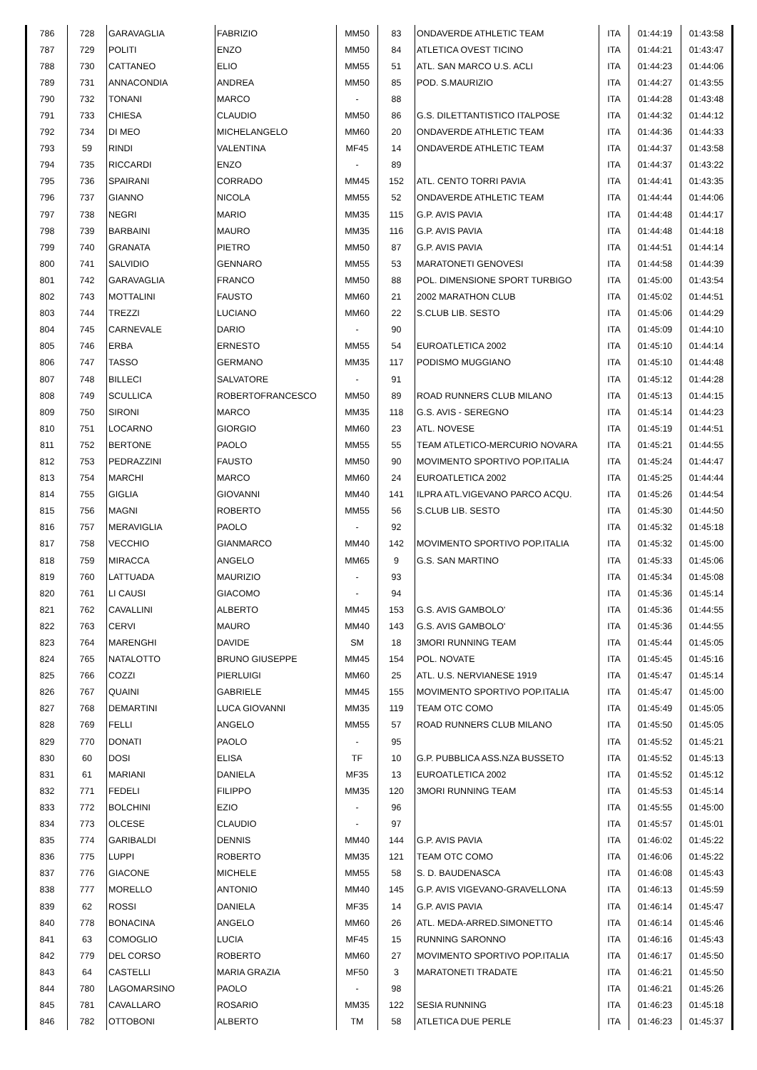| 786 | 728 | GARAVAGLIA | FABRIZIO | MM50 | 83 | ONDAVERDE ATHLETIC TEAM | ITA | 01:44:19 | 01:43:58 |
| 787 | 729 | POLITI | ENZO | MM50 | 84 | ATLETICA OVEST TICINO | ITA | 01:44:21 | 01:43:47 |
| 788 | 730 | CATTANEO | ELIO | MM55 | 51 | ATL. SAN MARCO U.S. ACLI | ITA | 01:44:23 | 01:44:06 |
| 789 | 731 | ANNACONDIA | ANDREA | MM50 | 85 | POD. S.MAURIZIO | ITA | 01:44:27 | 01:43:55 |
| 790 | 732 | TONANI | MARCO | - | 88 | | ITA | 01:44:28 | 01:43:48 |
| 791 | 733 | CHIESA | CLAUDIO | MM50 | 86 | G.S. DILETTANTISTICO ITALPOSE | ITA | 01:44:32 | 01:44:12 |
| 792 | 734 | DI MEO | MICHELANGELO | MM60 | 20 | ONDAVERDE ATHLETIC TEAM | ITA | 01:44:36 | 01:44:33 |
| 793 | 59 | RINDI | VALENTINA | MF45 | 14 | ONDAVERDE ATHLETIC TEAM | ITA | 01:44:37 | 01:43:58 |
| 794 | 735 | RICCARDI | ENZO | - | 89 | | ITA | 01:44:37 | 01:43:22 |
| 795 | 736 | SPAIRANI | CORRADO | MM45 | 152 | ATL. CENTO TORRI PAVIA | ITA | 01:44:41 | 01:43:35 |
| 796 | 737 | GIANNO | NICOLA | MM55 | 52 | ONDAVERDE ATHLETIC TEAM | ITA | 01:44:44 | 01:44:06 |
| 797 | 738 | NEGRI | MARIO | MM35 | 115 | G.P. AVIS PAVIA | ITA | 01:44:48 | 01:44:17 |
| 798 | 739 | BARBAINI | MAURO | MM35 | 116 | G.P. AVIS PAVIA | ITA | 01:44:48 | 01:44:18 |
| 799 | 740 | GRANATA | PIETRO | MM50 | 87 | G.P. AVIS PAVIA | ITA | 01:44:51 | 01:44:14 |
| 800 | 741 | SALVIDIO | GENNARO | MM55 | 53 | MARATONETI GENOVESI | ITA | 01:44:58 | 01:44:39 |
| 801 | 742 | GARAVAGLIA | FRANCO | MM50 | 88 | POL. DIMENSIONE SPORT TURBIGO | ITA | 01:45:00 | 01:43:54 |
| 802 | 743 | MOTTALINI | FAUSTO | MM60 | 21 | 2002 MARATHON CLUB | ITA | 01:45:02 | 01:44:51 |
| 803 | 744 | TREZZI | LUCIANO | MM60 | 22 | S.CLUB LIB. SESTO | ITA | 01:45:06 | 01:44:29 |
| 804 | 745 | CARNEVALE | DARIO | - | 90 | | ITA | 01:45:09 | 01:44:10 |
| 805 | 746 | ERBA | ERNESTO | MM55 | 54 | EUROATLETICA 2002 | ITA | 01:45:10 | 01:44:14 |
| 806 | 747 | TASSO | GERMANO | MM35 | 117 | PODISMO MUGGIANO | ITA | 01:45:10 | 01:44:48 |
| 807 | 748 | BILLECI | SALVATORE | - | 91 | | ITA | 01:45:12 | 01:44:28 |
| 808 | 749 | SCULLICA | ROBERTOFRANCESCO | MM50 | 89 | ROAD RUNNERS CLUB MILANO | ITA | 01:45:13 | 01:44:15 |
| 809 | 750 | SIRONI | MARCO | MM35 | 118 | G.S. AVIS - SEREGNO | ITA | 01:45:14 | 01:44:23 |
| 810 | 751 | LOCARNO | GIORGIO | MM60 | 23 | ATL. NOVESE | ITA | 01:45:19 | 01:44:51 |
| 811 | 752 | BERTONE | PAOLO | MM55 | 55 | TEAM ATLETICO-MERCURIO NOVARA | ITA | 01:45:21 | 01:44:55 |
| 812 | 753 | PEDRAZZINI | FAUSTO | MM50 | 90 | MOVIMENTO SPORTIVO POP.ITALIA | ITA | 01:45:24 | 01:44:47 |
| 813 | 754 | MARCHI | MARCO | MM60 | 24 | EUROATLETICA 2002 | ITA | 01:45:25 | 01:44:44 |
| 814 | 755 | GIGLIA | GIOVANNI | MM40 | 141 | ILPRA ATL.VIGEVANO PARCO ACQU. | ITA | 01:45:26 | 01:44:54 |
| 815 | 756 | MAGNI | ROBERTO | MM55 | 56 | S.CLUB LIB. SESTO | ITA | 01:45:30 | 01:44:50 |
| 816 | 757 | MERAVIGLIA | PAOLO | - | 92 | | ITA | 01:45:32 | 01:45:18 |
| 817 | 758 | VECCHIO | GIANMARCO | MM40 | 142 | MOVIMENTO SPORTIVO POP.ITALIA | ITA | 01:45:32 | 01:45:00 |
| 818 | 759 | MIRACCA | ANGELO | MM65 | 9 | G.S. SAN MARTINO | ITA | 01:45:33 | 01:45:06 |
| 819 | 760 | LATTUADA | MAURIZIO | - | 93 | | ITA | 01:45:34 | 01:45:08 |
| 820 | 761 | LI CAUSI | GIACOMO | - | 94 | | ITA | 01:45:36 | 01:45:14 |
| 821 | 762 | CAVALLINI | ALBERTO | MM45 | 153 | G.S. AVIS GAMBOLO' | ITA | 01:45:36 | 01:44:55 |
| 822 | 763 | CERVI | MAURO | MM40 | 143 | G.S. AVIS GAMBOLO' | ITA | 01:45:36 | 01:44:55 |
| 823 | 764 | MARENGHI | DAVIDE | SM | 18 | 3MORI RUNNING TEAM | ITA | 01:45:44 | 01:45:05 |
| 824 | 765 | NATALOTTO | BRUNO GIUSEPPE | MM45 | 154 | POL. NOVATE | ITA | 01:45:45 | 01:45:16 |
| 825 | 766 | COZZI | PIERLUIGI | MM60 | 25 | ATL. U.S. NERVIANESE 1919 | ITA | 01:45:47 | 01:45:14 |
| 826 | 767 | QUAINI | GABRIELE | MM45 | 155 | MOVIMENTO SPORTIVO POP.ITALIA | ITA | 01:45:47 | 01:45:00 |
| 827 | 768 | DEMARTINI | LUCA GIOVANNI | MM35 | 119 | TEAM OTC COMO | ITA | 01:45:49 | 01:45:05 |
| 828 | 769 | FELLI | ANGELO | MM55 | 57 | ROAD RUNNERS CLUB MILANO | ITA | 01:45:50 | 01:45:05 |
| 829 | 770 | DONATI | PAOLO | - | 95 | | ITA | 01:45:52 | 01:45:21 |
| 830 | 60 | DOSI | ELISA | TF | 10 | G.P. PUBBLICA ASS.NZA BUSSETO | ITA | 01:45:52 | 01:45:13 |
| 831 | 61 | MARIANI | DANIELA | MF35 | 13 | EUROATLETICA 2002 | ITA | 01:45:52 | 01:45:12 |
| 832 | 771 | FEDELI | FILIPPO | MM35 | 120 | 3MORI RUNNING TEAM | ITA | 01:45:53 | 01:45:14 |
| 833 | 772 | BOLCHINI | EZIO | - | 96 | | ITA | 01:45:55 | 01:45:00 |
| 834 | 773 | OLCESE | CLAUDIO | - | 97 | | ITA | 01:45:57 | 01:45:01 |
| 835 | 774 | GARIBALDI | DENNIS | MM40 | 144 | G.P. AVIS PAVIA | ITA | 01:46:02 | 01:45:22 |
| 836 | 775 | LUPPI | ROBERTO | MM35 | 121 | TEAM OTC COMO | ITA | 01:46:06 | 01:45:22 |
| 837 | 776 | GIACONE | MICHELE | MM55 | 58 | S. D. BAUDENASCA | ITA | 01:46:08 | 01:45:43 |
| 838 | 777 | MORELLO | ANTONIO | MM40 | 145 | G.P. AVIS VIGEVANO-GRAVELLONA | ITA | 01:46:13 | 01:45:59 |
| 839 | 62 | ROSSI | DANIELA | MF35 | 14 | G.P. AVIS PAVIA | ITA | 01:46:14 | 01:45:47 |
| 840 | 778 | BONACINA | ANGELO | MM60 | 26 | ATL. MEDA-ARRED.SIMONETTO | ITA | 01:46:14 | 01:45:46 |
| 841 | 63 | COMOGLIO | LUCIA | MF45 | 15 | RUNNING SARONNO | ITA | 01:46:16 | 01:45:43 |
| 842 | 779 | DEL CORSO | ROBERTO | MM60 | 27 | MOVIMENTO SPORTIVO POP.ITALIA | ITA | 01:46:17 | 01:45:50 |
| 843 | 64 | CASTELLI | MARIA GRAZIA | MF50 | 3 | MARATONETI TRADATE | ITA | 01:46:21 | 01:45:50 |
| 844 | 780 | LAGOMARSINO | PAOLO | - | 98 | | ITA | 01:46:21 | 01:45:26 |
| 845 | 781 | CAVALLARO | ROSARIO | MM35 | 122 | SESIA RUNNING | ITA | 01:46:23 | 01:45:18 |
| 846 | 782 | OTTOBONI | ALBERTO | TM | 58 | ATLETICA DUE PERLE | ITA | 01:46:23 | 01:45:37 |